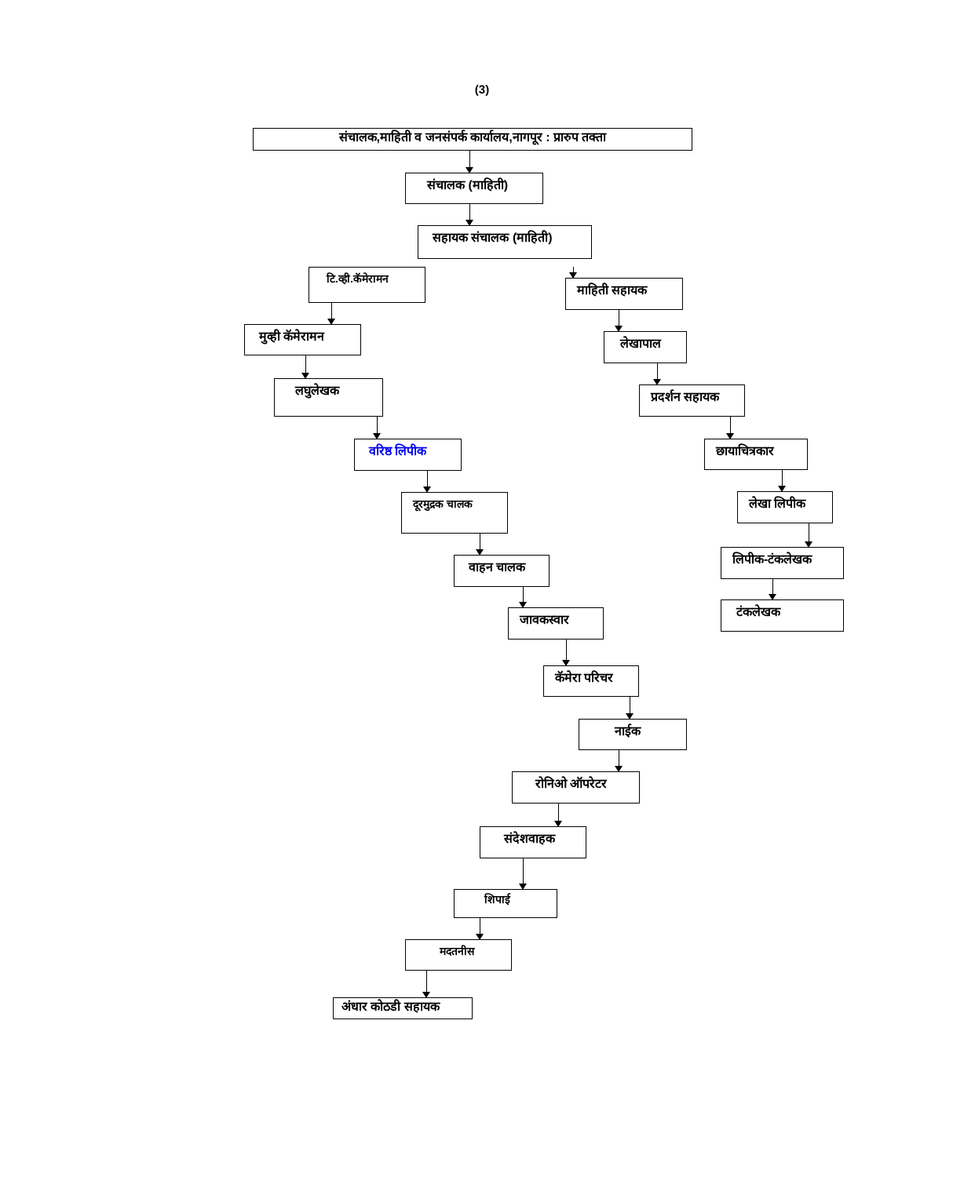(3)
संचालक,माहिती व जनसंपर्क कार्यालय,नागपूर : प्रारुप तक्ता
संचालक (माहिती)
सहायक संचालक (माहिती)
टि.व्ही.कॅमेरामन
मुव्ही कॅमेरामन
लघुलेखक
वरिष्ठ लिपीक
दूरमुद्रक चालक
वाहन चालक
जावकस्वार
कॅमेरा परिचर
नाईक
रोनिओ ऑपरेटर
संदेशवाहक
शिपाई
मदतनीस
अंधार कोठडी सहायक
माहिती सहायक
लेखापाल
प्रदर्शन सहायक
छायाचित्रकार
लेखा लिपीक
लिपीक-टंकलेखक
टंकलेखक